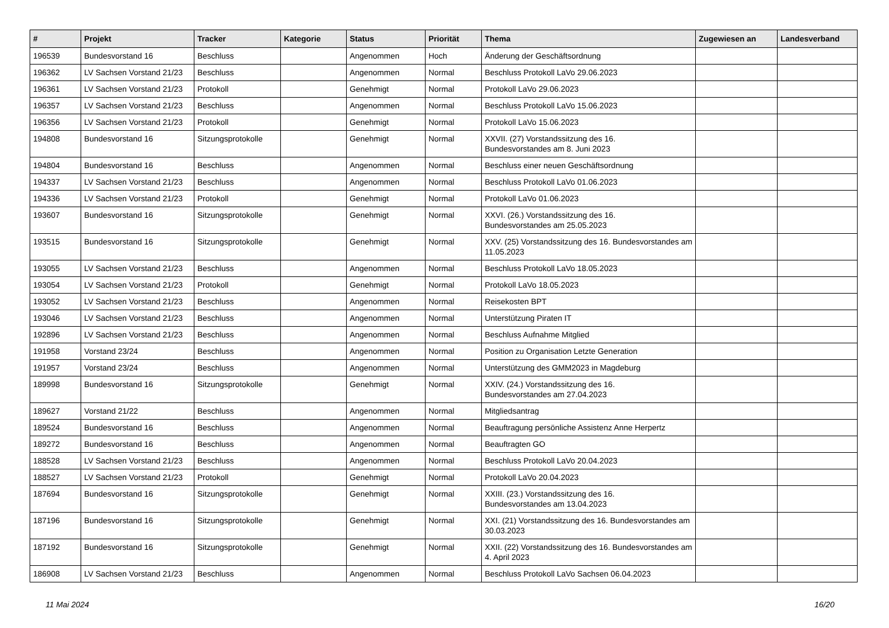| # | Projekt | Tracker | Kategorie | Status | Priorität | Thema | Zugewiesen an | Landesverband |
| --- | --- | --- | --- | --- | --- | --- | --- | --- |
| 196539 | Bundesvorstand 16 | Beschluss | | Angenommen | Hoch | Änderung der Geschäftsordnung | | |
| 196362 | LV Sachsen Vorstand 21/23 | Beschluss | | Angenommen | Normal | Beschluss Protokoll LaVo 29.06.2023 | | |
| 196361 | LV Sachsen Vorstand 21/23 | Protokoll | | Genehmigt | Normal | Protokoll LaVo 29.06.2023 | | |
| 196357 | LV Sachsen Vorstand 21/23 | Beschluss | | Angenommen | Normal | Beschluss Protokoll LaVo 15.06.2023 | | |
| 196356 | LV Sachsen Vorstand 21/23 | Protokoll | | Genehmigt | Normal | Protokoll LaVo 15.06.2023 | | |
| 194808 | Bundesvorstand 16 | Sitzungsprotokolle | | Genehmigt | Normal | XXVII. (27) Vorstandssitzung des 16. Bundesvorstandes am 8. Juni 2023 | | |
| 194804 | Bundesvorstand 16 | Beschluss | | Angenommen | Normal | Beschluss einer neuen Geschäftsordnung | | |
| 194337 | LV Sachsen Vorstand 21/23 | Beschluss | | Angenommen | Normal | Beschluss Protokoll LaVo 01.06.2023 | | |
| 194336 | LV Sachsen Vorstand 21/23 | Protokoll | | Genehmigt | Normal | Protokoll LaVo 01.06.2023 | | |
| 193607 | Bundesvorstand 16 | Sitzungsprotokolle | | Genehmigt | Normal | XXVI. (26.) Vorstandssitzung des 16. Bundesvorstandes am 25.05.2023 | | |
| 193515 | Bundesvorstand 16 | Sitzungsprotokolle | | Genehmigt | Normal | XXV. (25) Vorstandssitzung des 16. Bundesvorstandes am 11.05.2023 | | |
| 193055 | LV Sachsen Vorstand 21/23 | Beschluss | | Angenommen | Normal | Beschluss Protokoll LaVo 18.05.2023 | | |
| 193054 | LV Sachsen Vorstand 21/23 | Protokoll | | Genehmigt | Normal | Protokoll LaVo 18.05.2023 | | |
| 193052 | LV Sachsen Vorstand 21/23 | Beschluss | | Angenommen | Normal | Reisekosten BPT | | |
| 193046 | LV Sachsen Vorstand 21/23 | Beschluss | | Angenommen | Normal | Unterstützung Piraten IT | | |
| 192896 | LV Sachsen Vorstand 21/23 | Beschluss | | Angenommen | Normal | Beschluss Aufnahme Mitglied | | |
| 191958 | Vorstand 23/24 | Beschluss | | Angenommen | Normal | Position zu Organisation Letzte Generation | | |
| 191957 | Vorstand 23/24 | Beschluss | | Angenommen | Normal | Unterstützung des GMM2023 in Magdeburg | | |
| 189998 | Bundesvorstand 16 | Sitzungsprotokolle | | Genehmigt | Normal | XXIV. (24.) Vorstandssitzung des 16. Bundesvorstandes am 27.04.2023 | | |
| 189627 | Vorstand 21/22 | Beschluss | | Angenommen | Normal | Mitgliedsantrag | | |
| 189524 | Bundesvorstand 16 | Beschluss | | Angenommen | Normal | Beauftragung persönliche Assistenz Anne Herpertz | | |
| 189272 | Bundesvorstand 16 | Beschluss | | Angenommen | Normal | Beauftragten GO | | |
| 188528 | LV Sachsen Vorstand 21/23 | Beschluss | | Angenommen | Normal | Beschluss Protokoll LaVo 20.04.2023 | | |
| 188527 | LV Sachsen Vorstand 21/23 | Protokoll | | Genehmigt | Normal | Protokoll LaVo 20.04.2023 | | |
| 187694 | Bundesvorstand 16 | Sitzungsprotokolle | | Genehmigt | Normal | XXIII. (23.) Vorstandssitzung des 16. Bundesvorstandes am 13.04.2023 | | |
| 187196 | Bundesvorstand 16 | Sitzungsprotokolle | | Genehmigt | Normal | XXI. (21) Vorstandssitzung des 16. Bundesvorstandes am 30.03.2023 | | |
| 187192 | Bundesvorstand 16 | Sitzungsprotokolle | | Genehmigt | Normal | XXII. (22) Vorstandssitzung des 16. Bundesvorstandes am 4. April 2023 | | |
| 186908 | LV Sachsen Vorstand 21/23 | Beschluss | | Angenommen | Normal | Beschluss Protokoll LaVo Sachsen 06.04.2023 | | |
11 Mai 2024 16/20